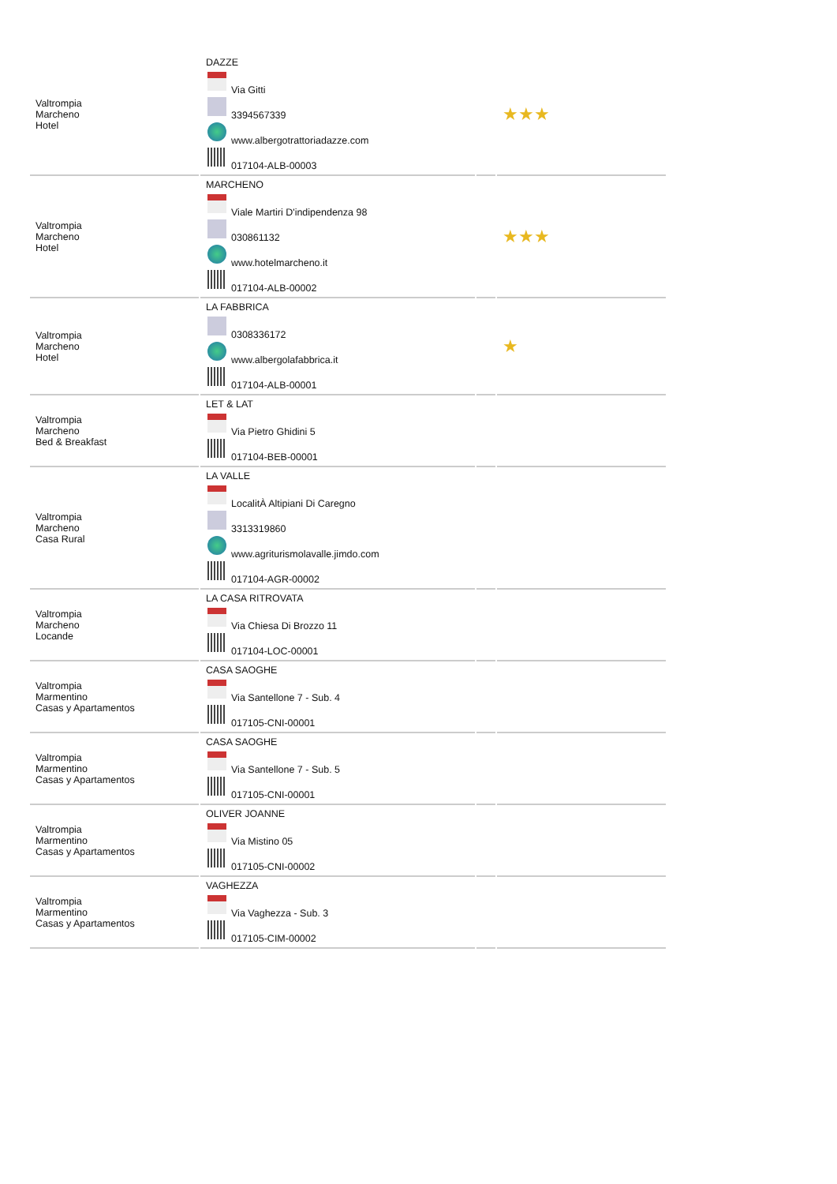| Valtrompia Marcheno Hotel | DAZZE Via Gitti 3394567339 www.albergotrattoriadazze.com 017104-ALB-00003 | | ★★★ |
| Valtrompia Marcheno Hotel | MARCHENO Viale Martiri D'indipendenza 98 030861132 www.hotelmarcheno.it 017104-ALB-00002 | | ★★★ |
| Valtrompia Marcheno Hotel | LA FABBRICA 0308336172 www.albergolafabbrica.it 017104-ALB-00001 | | ★ |
| Valtrompia Marcheno Bed & Breakfast | LET & LAT Via Pietro Ghidini 5 017104-BEB-00001 | | |
| Valtrompia Marcheno Casa Rural | LA VALLE LocalitÀ Altipiani Di Caregno 3313319860 www.agriturismolavalle.jimdo.com 017104-AGR-00002 | | |
| Valtrompia Marcheno Locande | LA CASA RITROVATA Via Chiesa Di Brozzo 11 017104-LOC-00001 | | |
| Valtrompia Marmentino Casas y Apartamentos | CASA SAOGHE Via Santellone 7 - Sub. 4 017105-CNI-00001 | | |
| Valtrompia Marmentino Casas y Apartamentos | CASA SAOGHE Via Santellone 7 - Sub. 5 017105-CNI-00001 | | |
| Valtrompia Marmentino Casas y Apartamentos | OLIVER JOANNE Via Mistino 05 017105-CNI-00002 | | |
| Valtrompia Marmentino Casas y Apartamentos | VAGHEZZA Via Vaghezza - Sub. 3 017105-CIM-00002 | | |